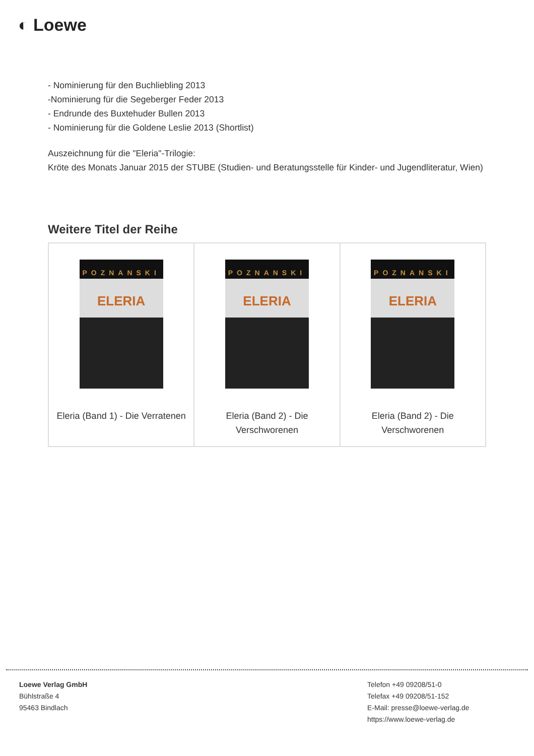◐ Loewe
- Nominierung für den Buchliebling 2013
-Nominierung für die Segeberger Feder 2013
- Endrunde des Buxtehuder Bullen 2013
- Nominierung für die Goldene Leslie 2013 (Shortlist)
Auszeichnung für die "Eleria"-Trilogie:
Kröte des Monats Januar 2015 der STUBE (Studien- und Beratungsstelle für Kinder- und Jugendliteratur, Wien)
Weitere Titel der Reihe
| POZNANSKI ELERIA Eleria (Band 1) - Die Verratenen | POZNANSKI ELERIA Eleria (Band 2) - Die Verschworenen | POZNANSKI ELERIA Eleria (Band 2) - Die Verschworenen |
Loewe Verlag GmbH
Bühlstraße 4
95463 Bindlach
Telefon +49 09208/51-0
Telefax +49 09208/51-152
E-Mail: presse@loewe-verlag.de
https://www.loewe-verlag.de